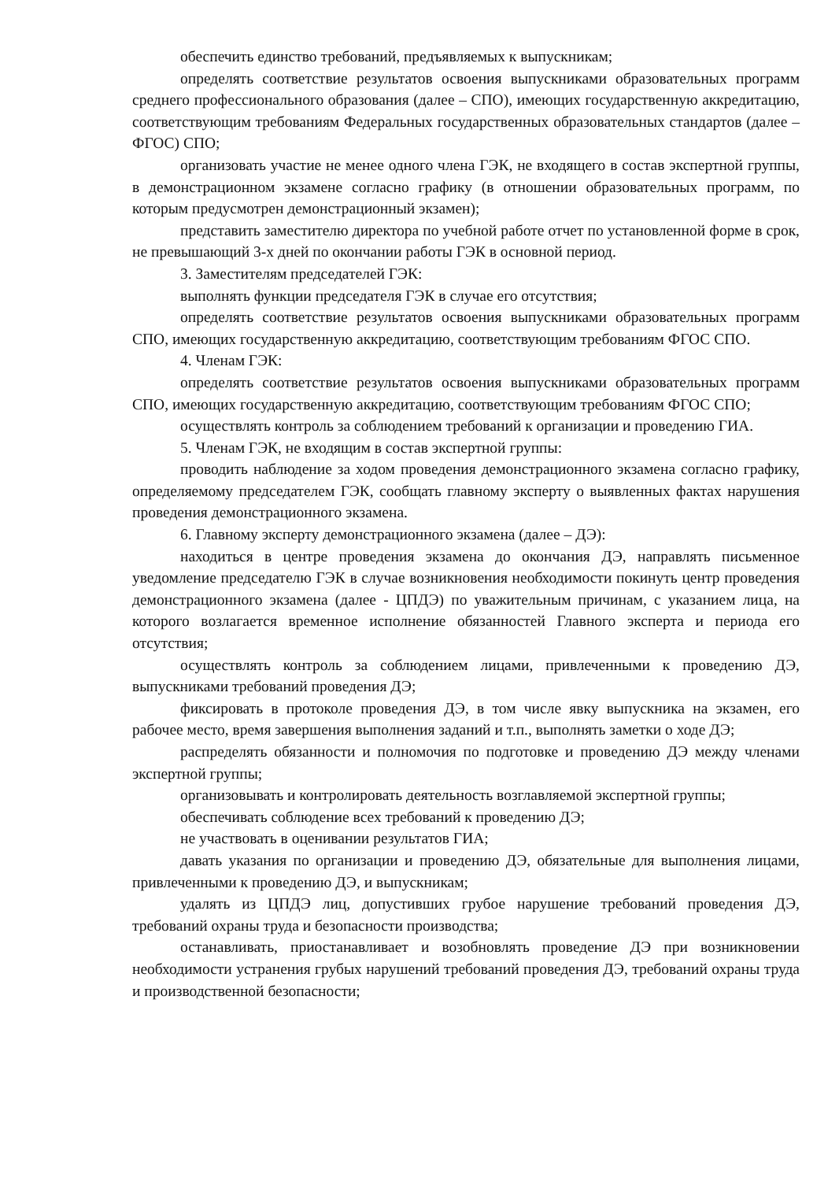обеспечить единство требований, предъявляемых к выпускникам;
определять соответствие результатов освоения выпускниками образовательных программ среднего профессионального образования (далее – СПО), имеющих государственную аккредитацию, соответствующим требованиям Федеральных государственных образовательных стандартов (далее – ФГОС) СПО;
организовать участие не менее одного члена ГЭК, не входящего в состав экспертной группы, в демонстрационном экзамене согласно графику (в отношении образовательных программ, по которым предусмотрен демонстрационный экзамен);
представить заместителю директора по учебной работе отчет по установленной форме в срок, не превышающий 3-х дней по окончании работы ГЭК в основной период.
3. Заместителям председателей ГЭК:
выполнять функции председателя ГЭК в случае его отсутствия;
определять соответствие результатов освоения выпускниками образовательных программ СПО, имеющих государственную аккредитацию, соответствующим требованиям ФГОС СПО.
4. Членам ГЭК:
определять соответствие результатов освоения выпускниками образовательных программ СПО, имеющих государственную аккредитацию, соответствующим требованиям ФГОС СПО;
осуществлять контроль за соблюдением требований к организации и проведению ГИА.
5. Членам ГЭК, не входящим в состав экспертной группы:
проводить наблюдение за ходом проведения демонстрационного экзамена согласно графику, определяемому председателем ГЭК, сообщать главному эксперту о выявленных фактах нарушения проведения демонстрационного экзамена.
6. Главному эксперту демонстрационного экзамена (далее – ДЭ):
находиться в центре проведения экзамена до окончания ДЭ, направлять письменное уведомление председателю ГЭК в случае возникновения необходимости покинуть центр проведения демонстрационного экзамена (далее - ЦПДЭ) по уважительным причинам, с указанием лица, на которого возлагается временное исполнение обязанностей Главного эксперта и периода его отсутствия;
осуществлять контроль за соблюдением лицами, привлеченными к проведению ДЭ, выпускниками требований проведения ДЭ;
фиксировать в протоколе проведения ДЭ, в том числе явку выпускника на экзамен, его рабочее место, время завершения выполнения заданий и т.п., выполнять заметки о ходе ДЭ;
распределять обязанности и полномочия по подготовке и проведению ДЭ между членами экспертной группы;
организовывать и контролировать деятельность возглавляемой экспертной группы;
обеспечивать соблюдение всех требований к проведению ДЭ;
не участвовать в оценивании результатов ГИА;
давать указания по организации и проведению ДЭ, обязательные для выполнения лицами, привлеченными к проведению ДЭ, и выпускникам;
удалять из ЦПДЭ лиц, допустивших грубое нарушение требований проведения ДЭ, требований охраны труда и безопасности производства;
останавливать, приостанавливает и возобновлять проведение ДЭ при возникновении необходимости устранения грубых нарушений требований проведения ДЭ, требований охраны труда и производственной безопасности;